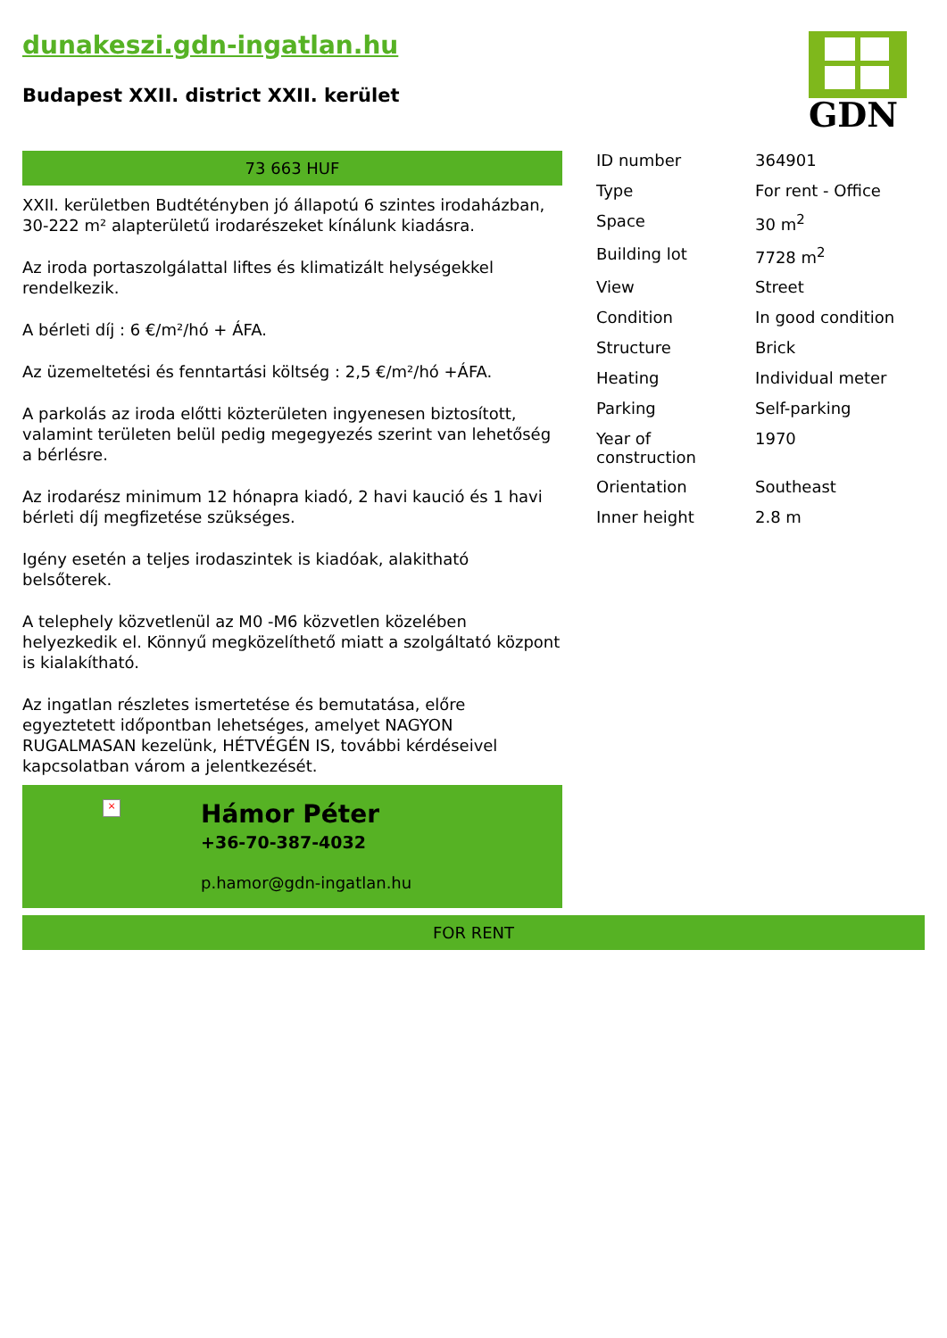dunakeszi.gdn-ingatlan.hu
Budapest XXII. district XXII. kerület
GDN
73 663 HUF
XXII. kerületben Budtétényben jó állapotú 6 szintes irodaházban, 30-222 m² alapterületű irodarészeket kínálunk kiadásra.
Az iroda portaszolgálattal liftes és klimatizált helységekkel rendelkezik.
A bérleti díj : 6 €/m²/hó + ÁFA.
Az üzemeltetési és fenntartási költség : 2,5 €/m²/hó +ÁFA.
A parkolás az iroda előtti közterületen ingyenesen biztosított, valamint területen belül pedig megegyezés szerint van lehetőség a bérlésre.
Az irodarész minimum 12 hónapra kiadó, 2 havi kaució és 1 havi bérleti díj megfizetése szükséges.
Igény esetén a teljes irodaszintek is kiadóak, alakitható belsőterek.
A telephely közvetlenül az M0 -M6 közvetlen közelében helyezkedik el. Könnyű megközelíthető miatt a szolgáltató központ is kialakítható.
Az ingatlan részletes ismertetése és bemutatása, előre egyeztetett időpontban lehetséges, amelyet NAGYON RUGALMASAN kezelünk, HÉTVÉGÉN IS, további kérdéseivel kapcsolatban várom a jelentkezését.
×
Hámor Péter
+36-70-387-4032
p.hamor@gdn-ingatlan.hu
| ID number | 364901 |
| Type | For rent - Office |
| Space | 30 m<sup>2</sup> |
| Building lot | 7728 m<sup>2</sup> |
| View | Street |
| Condition | In good condition |
| Structure | Brick |
| Heating | Individual meter |
| Parking | Self-parking |
| Year of construction | 1970 |
| Orientation | Southeast |
| Inner height | 2.8 m |
FOR RENT